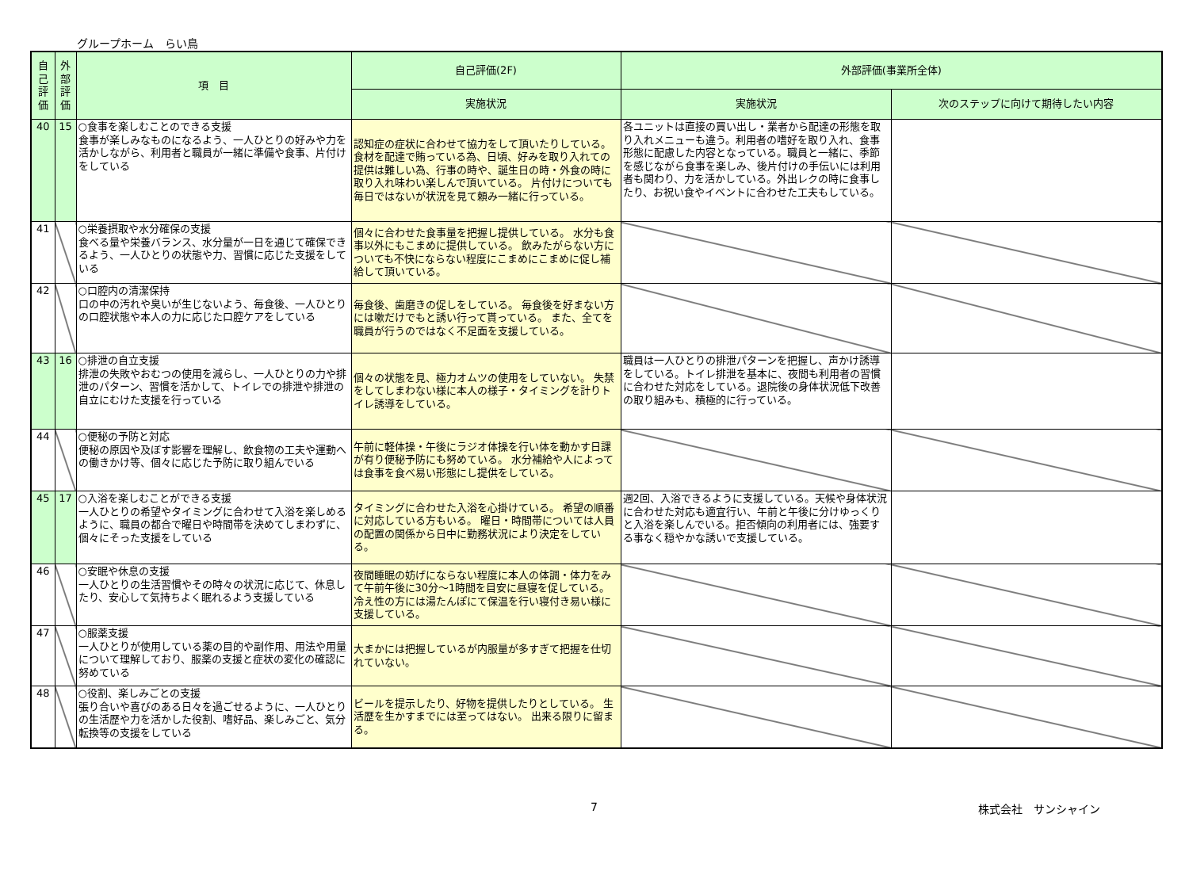グループホーム　らい鳥
| 自己評価 | 外部評価 | 項 目 | 自己評価(2F) | 外部評価(事業所全体) | |
| --- | --- | --- | --- | --- | --- |
| | | | 実施状況 | 実施状況 | 次のステップに向けて期待したい内容 |
| 40 | 15 | ○食事を楽しむことのできる支援 食事が楽しみなものになるよう、一人ひとりの好みや力を活かしながら、利用者と職員が一緒に準備や食事、片付けをしている | 認知症の症状に合わせて協力をして頂いたりしている。 食材を配達で賄っている為、日頃、好みを取り入れての提供は難しい為、行事の時や、誕生日の時・外食の時に取り入れ味わい楽しんで頂いている。 片付けについても毎日ではないが状況を見て頼み一緒に行っている。 | 各ユニットは直接の買い出し・業者から配達の形態を取り入れメニューも違う。利用者の嗜好を取り入れ、食事形態に配慮した内容となっている。職員と一緒に、季節を感じながら食事を楽しみ、後片付けの手伝いには利用者も関わり、力を活かしている。外出レクの時に食事したり、お祝い食やイベントに合わせた工夫もしている。 | |
| 41 | | ○栄養摂取や水分確保の支援 食べる量や栄養バランス、水分量が一日を通じて確保できるよう、一人ひとりの状態や力、習慣に応じた支援をしている | 個々に合わせた食事量を把握し提供している。 水分も食事以外にもこまめに提供している。 飲みたがらない方についても不快にならない程度にこまめにこまめに促し補給して頂いている。 | | |
| 42 | | ○口腔内の清潔保持 口の中の汚れや臭いが生じないよう、毎食後、一人ひとりの口腔状態や本人の力に応じた口腔ケアをしている | 毎食後、歯磨きの促しをしている。 毎食後を好まない方には嗽だけでもと誘い行って貰っている。 また、全てを職員が行うのではなく不足面を支援している。 | | |
| 43 | 16 | ○排泄の自立支援 排泄の失敗やおむつの使用を減らし、一人ひとりの力や排泄のパターン、習慣を活かして、トイレでの排泄や排泄の自立にむけた支援を行っている | 個々の状態を見、極力オムツの使用をしていない。 失禁をしてしまわない様に本人の様子・タイミングを計りトイレ誘導をしている。 | 職員は一人ひとりの排泄パターンを把握し、声かけ誘導をしている。トイレ排泄を基本に、夜間も利用者の習慣に合わせた対応をしている。退院後の身体状況低下改善の取り組みも、積極的に行っている。 | |
| 44 | | ○便秘の予防と対応 便秘の原因や及ぼす影響を理解し、飲食物の工夫や運動への働きかけ等、個々に応じた予防に取り組んでいる | 午前に軽体操・午後にラジオ体操を行い体を動かす日課が有り便秘予防にも努めている。 水分補給や人によっては食事を食べ易い形態にし提供をしている。 | | |
| 45 | 17 | ○入浴を楽しむことができる支援 一人ひとりの希望やタイミングに合わせて入浴を楽しめるように、職員の都合で曜日や時間帯を決めてしまわずに、個々にそった支援をしている | タイミングに合わせた入浴を心掛けている。 希望の順番に対応している方もいる。 曜日・時間帯については人員の配置の関係から日中に勤務状況により決定をしている。 | 週2回、入浴できるように支援している。天候や身体状況に合わせた対応も適宜行い、午前と午後に分けゆっくりと入浴を楽しんでいる。拒否傾向の利用者には、強要する事なく穏やかな誘いで支援している。 | |
| 46 | | ○安眠や休息の支援 一人ひとりの生活習慣やその時々の状況に応じて、休息したり、安心して気持ちよく眠れるよう支援している | 夜間睡眠の妨げにならない程度に本人の体調・体力をみて午前午後に30分～1時間を目安に昼寝を促している。 冷え性の方には湯たんぽにて保温を行い寝付き易い様に支援している。 | | |
| 47 | | ○服薬支援 一人ひとりが使用している薬の目的や副作用、用法や用量について理解しており、服薬の支援と症状の変化の確認に努めている | 大まかには把握しているが内服量が多すぎて把握を仕切れていない。 | | |
| 48 | | ○役割、楽しみごとの支援 張り合いや喜びのある日々を過ごせるように、一人ひとりの生活歴や力を活かした役割、嗜好品、楽しみごと、気分転換等の支援をしている | ビールを提示したり、好物を提供したりとしている。 生活歴を生かすまでには至ってはない。 出来る限りに留まる。 | | |
7 株式会社　サンシャイン